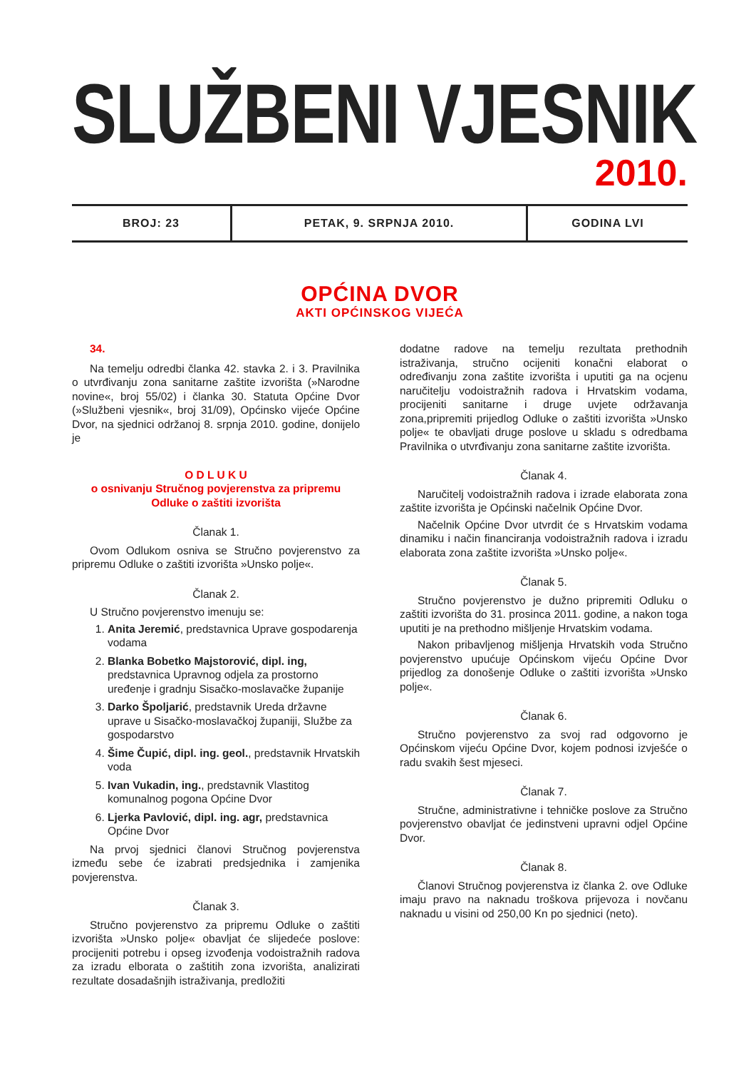SLUŽBENI VJESNIK
2010.
BROJ: 23 PETAK, 9. SRPNJA 2010.
GODINA LVI
OPĆINA DVOR
AKTI OPĆINSKOG VIJEĆA
34.
Na temelju odredbi članka 42. stavka 2. i 3. Pravilnika o utvrđivanju zona sanitarne zaštite izvorišta (»Narodne novine«, broj 55/02) i članka 30. Statuta Općine Dvor (»Službeni vjesnik«, broj 31/09), Općinsko vijeće Općine Dvor, na sjednici održanoj 8. srpnja 2010. godine, donijelo je
O D L U K U
o osnivanju Stručnog povjerenstva za pripremu
Odluke o zaštiti izvorišta
Članak 1.
Ovom Odlukom osniva se Stručno povjerenstvo za pripremu Odluke o zaštiti izvorišta »Unsko polje«.
Članak 2.
U Stručno povjerenstvo imenuju se:
1. Anita Jeremić, predstavnica Uprave gospodarenja vodama
2. Blanka Bobetko Majstorović, dipl. ing, predstavnica Upravnog odjela za prostorno uređenje i gradnju Sisačko-moslavačke županije
3. Darko Špoljarić, predstavnik Ureda državne uprave u Sisačko-moslavačkoj županiji, Službe za gospodarstvo
4. Šime Čupić, dipl. ing. geol., predstavnik Hrvatskih voda
5. Ivan Vukadin, ing., predstavnik Vlastitog komunalnog pogona Općine Dvor
6. Ljerka Pavlović, dipl. ing. agr, predstavnica Općine Dvor
Na prvoj sjednici članovi Stručnog povjerenstva između sebe će izabrati predsjednika i zamjenika povjerenstva.
Članak 3.
Stručno povjerenstvo za pripremu Odluke o zaštiti izvorišta »Unsko polje« obavljat će slijedeće poslove: procijeniti potrebu i opseg izvođenja vodoistražnih radova za izradu elborata o zaštitih zona izvorišta, analizirati rezultate dosadašnjih istraživanja, predložiti
dodatne radove na temelju rezultata prethodnih istraživanja, stručno ocijeniti konačni elaborat o određivanju zona zaštite izvorišta i uputiti ga na ocjenu naručitelju vodoistražnih radova i Hrvatskim vodama, procijeniti sanitarne i druge uvjete održavanja zona,pripremiti prijedlog Odluke o zaštiti izvorišta »Unsko polje« te obavljati druge poslove u skladu s odredbama Pravilnika o utvrđivanju zona sanitarne zaštite izvorišta.
Članak 4.
Naručitelj vodoistražnih radova i izrade elaborata zona zaštite izvorišta je Općinski načelnik Općine Dvor.
Načelnik Općine Dvor utvrdit će s Hrvatskim vodama dinamiku i način financiranja vodoistražnih radova i izradu elaborata zona zaštite izvorišta »Unsko polje«.
Članak 5.
Stručno povjerenstvo je dužno pripremiti Odluku o zaštiti izvorišta do 31. prosinca 2011. godine, a nakon toga uputiti je na prethodno mišljenje Hrvatskim vodama.
Nakon pribavljenog mišljenja Hrvatskih voda Stručno povjerenstvo upućuje Općinskom vijeću Općine Dvor prijedlog za donošenje Odluke o zaštiti izvorišta »Unsko polje«.
Članak 6.
Stručno povjerenstvo za svoj rad odgovorno je Općinskom vijeću Općine Dvor, kojem podnosi izvješće o radu svakih šest mjeseci.
Članak 7.
Stručne, administrativne i tehničke poslove za Stručno povjerenstvo obavljat će jedinstveni upravni odjel Općine Dvor.
Članak 8.
Članovi Stručnog povjerenstva iz članka 2. ove Odluke imaju pravo na naknadu troškova prijevoza i novčanu naknadu u visini od 250,00 Kn po sjednici (neto).